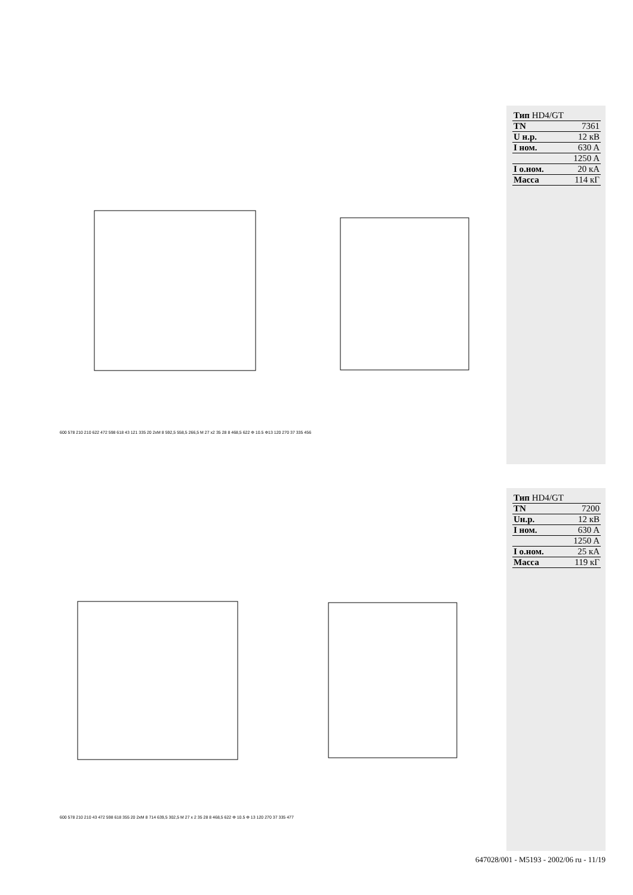| Тип HD4/GT | |
| TN | 7361 |
| U н.р. | 12 кВ |
| I ном. | 630 A |
| | 1250 A |
| I о.ном. | 20 кA |
| Масса | 114 кГ |
600 578 210 210 622 472 598 618 43 121 335 20 2xM 8 592,5 558,5 266,5 M 27 x2 35 28 8 468,5 622 Φ 10.5 Φ13 120 270 37 335 456
| Тип HD4/GT | |
| TN | 7200 |
| Uн.р. | 12 кВ |
| I ном. | 630 A |
| | 1250 A |
| I о.ном. | 25 кA |
| Масса | 119 кГ |
600 578 210 210 43 472 598 618 355 20 2xM 8 714 639,5 302,5 M 27 x 2 35 28 8 468,5 622 Φ 10.5 Φ 13 120 270 37 335 477
647028/001 - M5193 - 2002/06 ru - 11/19